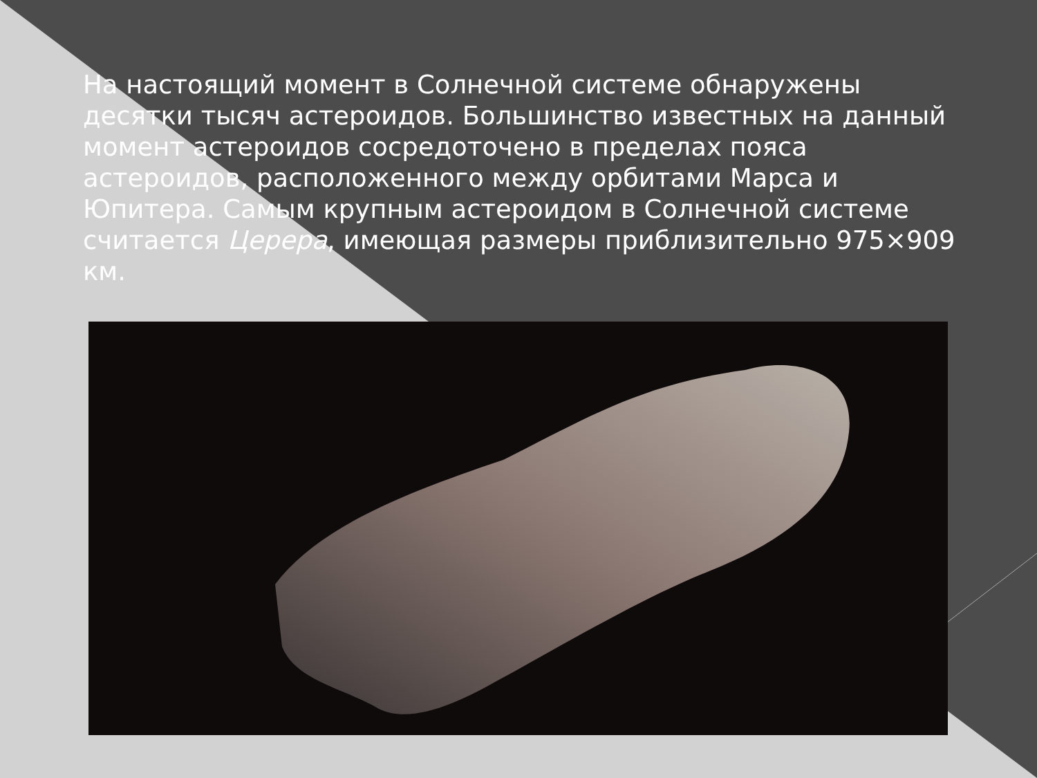На настоящий момент в Солнечной системе обнаружены десятки тысяч астероидов. Большинство известных на данный момент астероидов сосредоточено в пределах пояса астероидов, расположенного между орбитами Марса и Юпитера. Самым крупным астероидом в Солнечной системе считается Церера, имеющая размеры приблизительно 975×909 км.